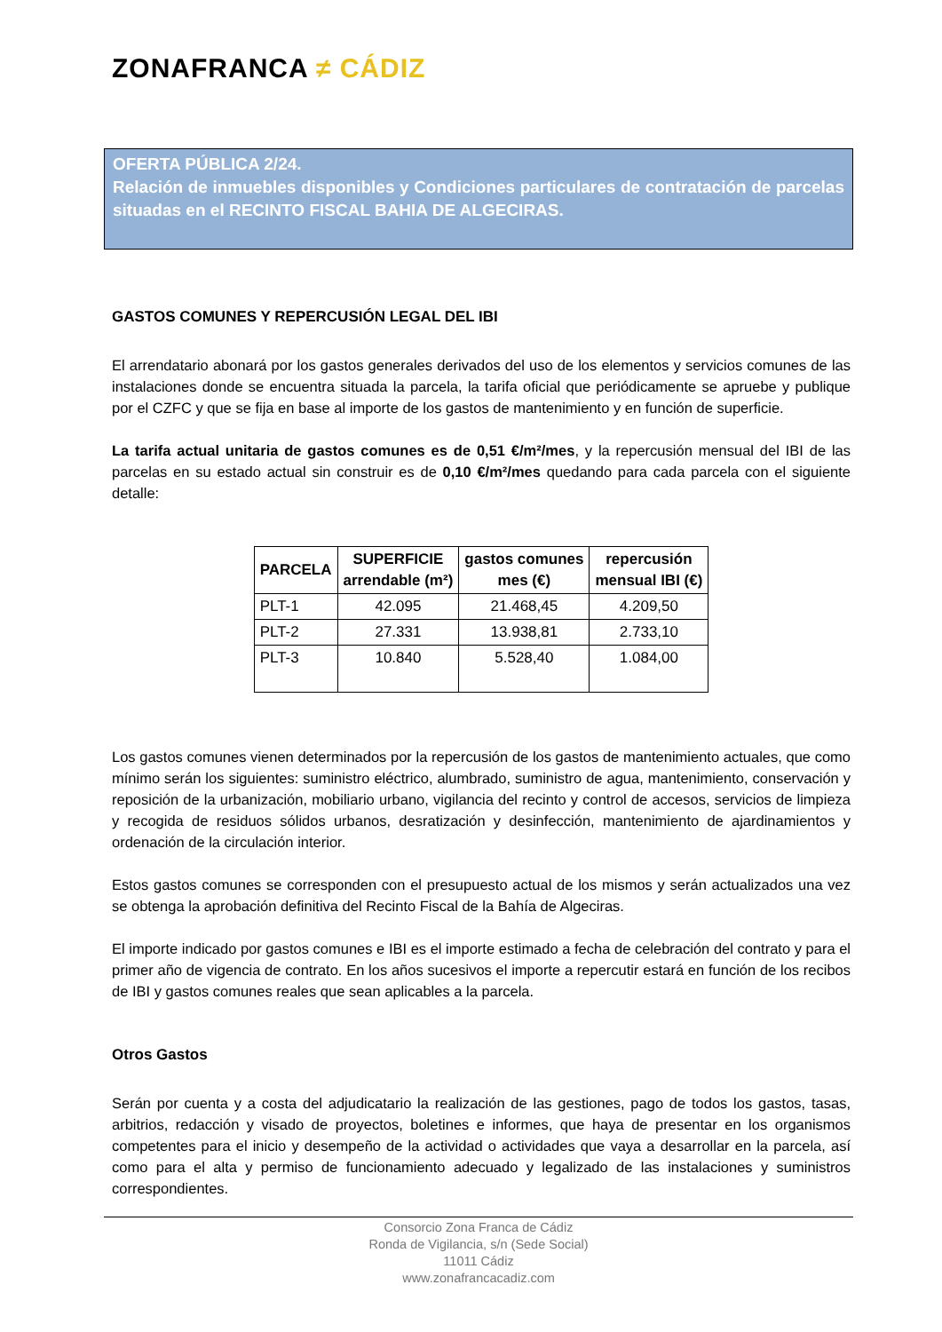ZONAFRANCA ≠ CÁDIZ
OFERTA PÚBLICA 2/24.
Relación de inmuebles disponibles y Condiciones particulares de contratación de parcelas situadas en el RECINTO FISCAL BAHIA DE ALGECIRAS.
GASTOS COMUNES Y REPERCUSIÓN LEGAL DEL IBI
El arrendatario abonará por los gastos generales derivados del uso de los elementos y servicios comunes de las instalaciones donde se encuentra situada la parcela, la tarifa oficial que periódicamente se apruebe y publique por el CZFC y que se fija en base al importe de los gastos de mantenimiento y en función de superficie.
La tarifa actual unitaria de gastos comunes es de 0,51 €/m²/mes, y la repercusión mensual del IBI de las parcelas en su estado actual sin construir es de 0,10 €/m²/mes quedando para cada parcela con el siguiente detalle:
| PARCELA | SUPERFICIE arrendable (m²) | gastos comunes mes (€) | repercusión mensual IBI (€) |
| --- | --- | --- | --- |
| PLT-1 | 42.095 | 21.468,45 | 4.209,50 |
| PLT-2 | 27.331 | 13.938,81 | 2.733,10 |
| PLT-3 | 10.840 | 5.528,40 | 1.084,00 |
Los gastos comunes vienen determinados por la repercusión de los gastos de mantenimiento actuales, que como mínimo serán los siguientes: suministro eléctrico, alumbrado, suministro de agua, mantenimiento, conservación y reposición de la urbanización, mobiliario urbano, vigilancia del recinto y control de accesos, servicios de limpieza y recogida de residuos sólidos urbanos, desratización y desinfección, mantenimiento de ajardinamientos y ordenación de la circulación interior.
Estos gastos comunes se corresponden con el presupuesto actual de los mismos y serán actualizados una vez se obtenga la aprobación definitiva del Recinto Fiscal de la Bahía de Algeciras.
El importe indicado por gastos comunes e IBI es el importe estimado a fecha de celebración del contrato y para el primer año de vigencia de contrato. En los años sucesivos el importe a repercutir estará en función de los recibos de IBI y gastos comunes reales que sean aplicables a la parcela.
Otros Gastos
Serán por cuenta y a costa del adjudicatario la realización de las gestiones, pago de todos los gastos, tasas, arbitrios, redacción y visado de proyectos, boletines e informes, que haya de presentar en los organismos competentes para el inicio y desempeño de la actividad o actividades que vaya a desarrollar en la parcela, así como para el alta y permiso de funcionamiento adecuado y legalizado de las instalaciones y suministros correspondientes.
Consorcio Zona Franca de Cádiz
Ronda de Vigilancia, s/n (Sede Social)
11011 Cádiz
www.zonafrancacadiz.com